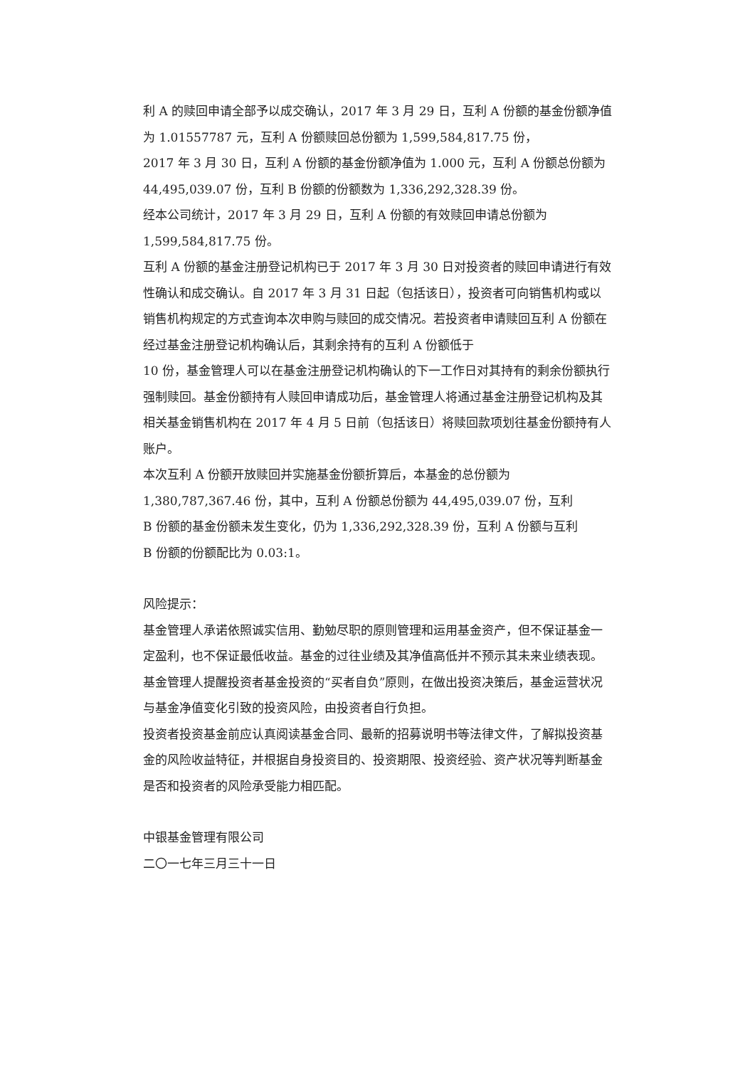利 A 的赎回申请全部予以成交确认，2017 年 3 月 29 日，互利 A 份额的基金份额净值为 1.01557787 元，互利 A 份额赎回总份额为 1,599,584,817.75 份，
2017 年 3 月 30 日，互利 A 份额的基金份额净值为 1.000 元，互利 A 份额总份额为 44,495,039.07 份，互利 B 份额的份额数为 1,336,292,328.39 份。
经本公司统计，2017 年 3 月 29 日，互利 A 份额的有效赎回申请总份额为
1,599,584,817.75 份。
互利 A 份额的基金注册登记机构已于 2017 年 3 月 30 日对投资者的赎回申请进行有效性确认和成交确认。自 2017 年 3 月 31 日起（包括该日），投资者可向销售机构或以销售机构规定的方式查询本次申购与赎回的成交情况。若投资者申请赎回互利 A 份额在经过基金注册登记机构确认后，其剩余持有的互利 A 份额低于
10 份，基金管理人可以在基金注册登记机构确认的下一工作日对其持有的剩余份额执行强制赎回。基金份额持有人赎回申请成功后，基金管理人将通过基金注册登记机构及其相关基金销售机构在 2017 年 4 月 5 日前（包括该日）将赎回款项划往基金份额持有人账户。
本次互利 A 份额开放赎回并实施基金份额折算后，本基金的总份额为
1,380,787,367.46 份，其中，互利 A 份额总份额为 44,495,039.07 份，互利
B 份额的基金份额未发生变化，仍为 1,336,292,328.39 份，互利 A 份额与互利
B 份额的份额配比为 0.03:1。
风险提示：
基金管理人承诺依照诚实信用、勤勉尽职的原则管理和运用基金资产，但不保证基金一定盈利，也不保证最低收益。基金的过往业绩及其净值高低并不预示其未来业绩表现。基金管理人提醒投资者基金投资的“买者自负”原则，在做出投资决策后，基金运营状况与基金净值变化引致的投资风险，由投资者自行负担。
投资者投资基金前应认真阅读基金合同、最新的招募说明书等法律文件，了解拟投资基金的风险收益特征，并根据自身投资目的、投资期限、投资经验、资产状况等判断基金是否和投资者的风险承受能力相匹配。
中银基金管理有限公司
二〇一七年三月三十一日